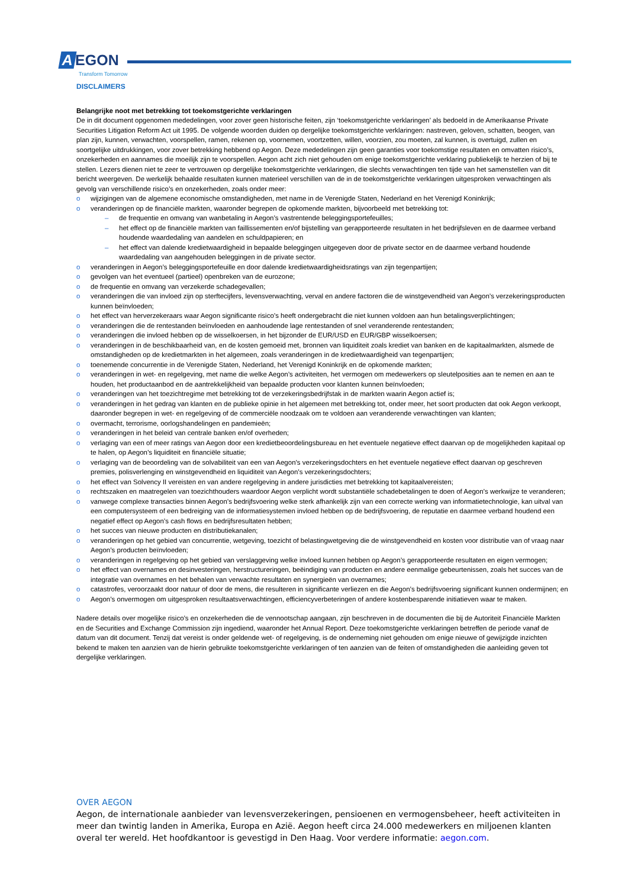A EGON
Transform Tomorrow
DISCLAIMERS
Belangrijke noot met betrekking tot toekomstgerichte verklaringen
De in dit document opgenomen mededelingen, voor zover geen historische feiten, zijn ‘toekomstgerichte verklaringen’ als bedoeld in de Amerikaanse Private Securities Litigation Reform Act uit 1995. De volgende woorden duiden op dergelijke toekomstgerichte verklaringen: nastreven, geloven, schatten, beogen, van plan zijn, kunnen, verwachten, voorspellen, ramen, rekenen op, voornemen, voortzetten, willen, voorzien, zou moeten, zal kunnen, is overtuigd, zullen en soortgelijke uitdrukkingen, voor zover betrekking hebbend op Aegon. Deze mededelingen zijn geen garanties voor toekomstige resultaten en omvatten risico’s, onzekerheden en aannames die moeilijk zijn te voorspellen. Aegon acht zich niet gehouden om enige toekomstgerichte verklaring publiekelijk te herzien of bij te stellen. Lezers dienen niet te zeer te vertrouwen op dergelijke toekomstgerichte verklaringen, die slechts verwachtingen ten tijde van het samenstellen van dit bericht weergeven. De werkelijk behaalde resultaten kunnen materieel verschillen van de in de toekomstgerichte verklaringen uitgesproken verwachtingen als gevolg van verschillende risico’s en onzekerheden, zoals onder meer:
o wijzigingen van de algemene economische omstandigheden, met name in de Verenigde Staten, Nederland en het Verenigd Koninkrijk;
o veranderingen op de financiële markten, waaronder begrepen de opkomende markten, bijvoorbeeld met betrekking tot:
– de frequentie en omvang van wanbetaling in Aegon’s vastrentende beleggingsportefeuilles;
– het effect op de financiële markten van faillissementen en/of bijstelling van gerapporteerde resultaten in het bedrijfsleven en de daarmee verband houdende waardedaling van aandelen en schuldpapieren; en
– het effect van dalende kredietwaardigheid in bepaalde beleggingen uitgegeven door de private sector en de daarmee verband houdende waardedaling van aangehouden beleggingen in de private sector.
o veranderingen in Aegon’s beleggingsportefeuille en door dalende kredietwaardigheidsratings van zijn tegenpartijen;
o gevolgen van het eventueel (partieel) openbreken van de eurozone;
o de frequentie en omvang van verzekerde schadegevallen;
o veranderingen die van invloed zijn op sterftecijfers, levensverwachting, verval en andere factoren die de winstgevendheid van Aegon’s verzekeringsproducten kunnen beïnvloeden;
o het effect van herverzekeraars waar Aegon significante risico’s heeft ondergebracht die niet kunnen voldoen aan hun betalingsverplichtingen;
o veranderingen die de rentestanden beïnvloeden en aanhoudende lage rentestanden of snel veranderende rentestanden;
o veranderingen die invloed hebben op de wisselkoersen, in het bijzonder de EUR/USD en EUR/GBP wisselkoersen;
o veranderingen in de beschikbaarheid van, en de kosten gemoeid met, bronnen van liquiditeit zoals krediet van banken en de kapitaalmarkten, alsmede de omstandigheden op de kredietmarkten in het algemeen, zoals veranderingen in de kredietwaardigheid van tegenpartijen;
o toenemende concurrentie in de Verenigde Staten, Nederland, het Verenigd Koninkrijk en de opkomende markten;
o veranderingen in wet- en regelgeving, met name die welke Aegon’s activiteiten, het vermogen om medewerkers op sleutelposities aan te nemen en aan te houden, het productaanbod en de aantrekkelijkheid van bepaalde producten voor klanten kunnen beïnvloeden;
o veranderingen van het toezichtregime met betrekking tot de verzekeringsbedrijfstak in de markten waarin Aegon actief is;
o veranderingen in het gedrag van klanten en de publieke opinie in het algemeen met betrekking tot, onder meer, het soort producten dat ook Aegon verkoopt, daaronder begrepen in wet- en regelgeving of de commerciële noodzaak om te voldoen aan veranderende verwachtingen van klanten;
o overmacht, terrorisme, oorlogshandelingen en pandemieën;
o veranderingen in het beleid van centrale banken en/of overheden;
o verlaging van een of meer ratings van Aegon door een kredietbeoordelingsbureau en het eventuele negatieve effect daarvan op de mogelijkheden kapitaal op te halen, op Aegon’s liquiditeit en financiële situatie;
o verlaging van de beoordeling van de solvabiliteit van een van Aegon’s verzekeringsdochters en het eventuele negatieve effect daarvan op geschreven premies, polisverlenging en winstgevendheid en liquiditeit van Aegon’s verzekeringsdochters;
o het effect van Solvency II vereisten en van andere regelgeving in andere jurisdicties met betrekking tot kapitaalvereisten;
o rechtszaken en maatregelen van toezichthouders waardoor Aegon verplicht wordt substantiële schadebetalingen te doen of Aegon’s werkwijze te veranderen;
o vanwege complexe transacties binnen Aegon’s bedrijfsvoering welke sterk afhankelijk zijn van een correcte werking van informatietechnologie, kan uitval van een computersysteem of een bedreiging van de informatiesystemen invloed hebben op de bedrijfsvoering, de reputatie en daarmee verband houdend een negatief effect op Aegon’s cash flows en bedrijfsresultaten hebben;
o het succes van nieuwe producten en distributiekanalen;
o veranderingen op het gebied van concurrentie, wetgeving, toezicht of belastingwetgeving die de winstgevendheid en kosten voor distributie van of vraag naar Aegon’s producten beïnvloeden;
o veranderingen in regelgeving op het gebied van verslaggeving welke invloed kunnen hebben op Aegon’s gerapporteerde resultaten en eigen vermogen;
o het effect van overnames en desinvesteringen, herstructureringen, beëindiging van producten en andere eenmalige gebeurtenissen, zoals het succes van de integratie van overnames en het behalen van verwachte resultaten en synergieën van overnames;
o catastrofes, veroorzaakt door natuur of door de mens, die resulteren in significante verliezen en die Aegon’s bedrijfsvoering significant kunnen ondermijnen; en
o Aegon’s onvermogen om uitgesproken resultaatsverwachtingen, efficiencyverbeteringen of andere kostenbesparende initiatieven waar te maken.
Nadere details over mogelijke risico’s en onzekerheden die de vennootschap aangaan, zijn beschreven in de documenten die bij de Autoriteit Financiële Markten en de Securities and Exchange Commission zijn ingediend, waaronder het Annual Report. Deze toekomstgerichte verklaringen betreffen de periode vanaf de datum van dit document. Tenzij dat vereist is onder geldende wet- of regelgeving, is de onderneming niet gehouden om enige nieuwe of gewijzigde inzichten bekend te maken ten aanzien van de hierin gebruikte toekomstgerichte verklaringen of ten aanzien van de feiten of omstandigheden die aanleiding geven tot dergelijke verklaringen.
OVER AEGON
Aegon, de internationale aanbieder van levensverzekeringen, pensioenen en vermogensbeheer, heeft activiteiten in meer dan twintig landen in Amerika, Europa en Azië. Aegon heeft circa 24.000 medewerkers en miljoenen klanten overal ter wereld. Het hoofdkantoor is gevestigd in Den Haag. Voor verdere informatie: aegon.com.